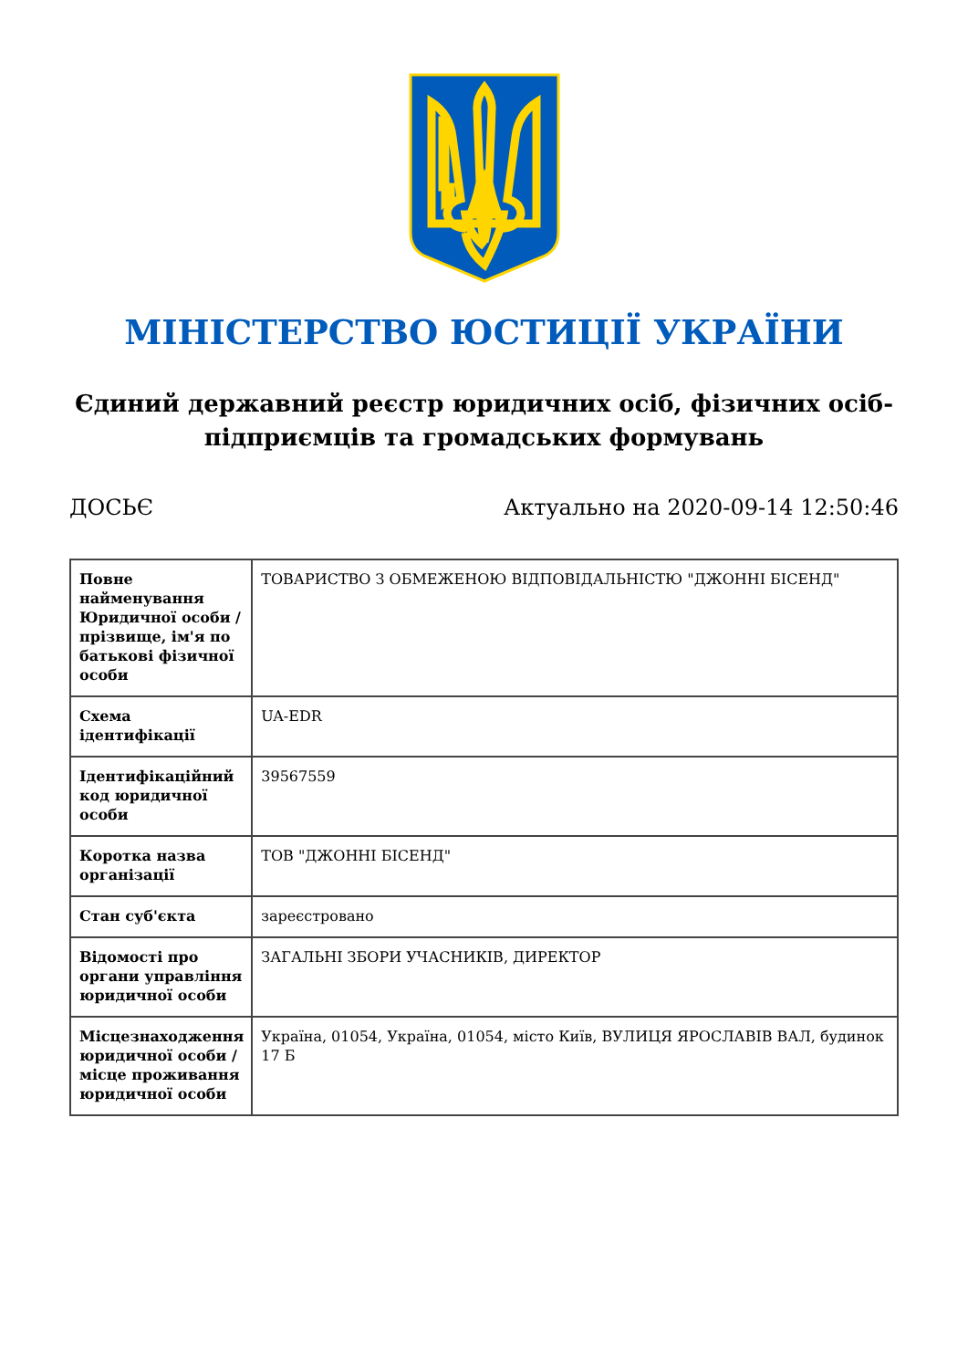МІНІСТЕРСТВО ЮСТИЦІЇ УКРАЇНИ
Єдиний державний реєстр юридичних осіб, фізичних осіб-підприємців та громадських формувань
ДОСЬЄ Актуально на 2020-09-14 12:50:46
| Повне найменування Юридичної особи / прізвище, ім'я по батькові фізичної особи | ТОВАРИСТВО З ОБМЕЖЕНОЮ ВІДПОВІДАЛЬНІСТЮ "ДЖОННІ БІСЕНД" |
| Схема ідентифікації | UA-EDR |
| Ідентифікаційний код юридичної особи | 39567559 |
| Коротка назва організації | ТОВ "ДЖОННІ БІСЕНД" |
| Стан суб'єкта | зареєстровано |
| Відомості про органи управління юридичної особи | ЗАГАЛЬНІ ЗБОРИ УЧАСНИКІВ, ДИРЕКТОР |
| Місцезнаходження юридичної особи / місце проживання юридичної особи | Україна, 01054, Україна, 01054, місто Київ, ВУЛИЦЯ ЯРОСЛАВІВ ВАЛ, будинок 17 Б |